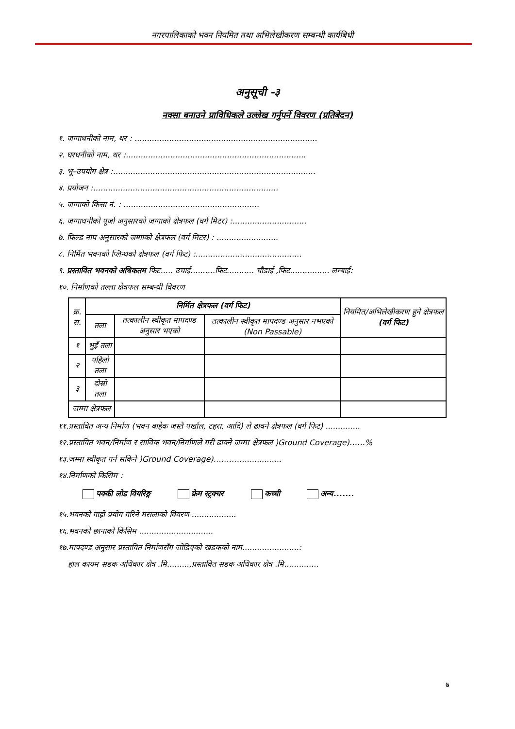नगरपालिकाको भवन नियमित तथा अभिलेखीकरण सम्बन्धी कार्यबिधी
अनुसूची -३
नक्सा बनाउने प्राविधिकले उल्लेख गर्नुपर्ने विवरण (प्रतिबेदन)
१. जग्गाधनीको नाम, थर : ..........................................................................
२. घरधनीको नाम, थर :.........................................................................
३. भू–उपयोग क्षेत्र :..................................................................................
४. प्रयोजन :...........................................................................
५. जग्गाको कित्ता नं. : .......................................................
६. जग्गाधनीको पूर्जा अनुसारको जग्गाको क्षेत्रफल (वर्ग मिटर) :..............................
७. फिल्ड नाप अनुसारको जग्गाको क्षेत्रफल (वर्ग मिटर) : .........................
८. निर्मित भवनको प्लिन्थको क्षेत्रफल (वर्ग फिट) :...........................................
९. प्रस्तावित भवनको अधिकतम फिट..... उचाई..........फिट........... चौडाई ,फिट................ लम्बाई:
१०. निर्माणको तल्ला क्षेत्रफल सम्बन्धी विवरण
| क्र. स. | निर्मित क्षेत्रफल (वर्ग फिट) | | | नियमित/अभिलेखीकरण हुने क्षेत्रफल (वर्ग फिट) |
| --- | --- | --- | --- | --- |
| | तला | तत्कालीन स्वीकृत मापदण्ड अनुसार भएको | तत्कालीन स्वीकृत मापदण्ड अनुसार नभएको (Non Passable) | |
| १ | भुइँ तला | | | |
| २ | पहिलो तला | | | |
| ३ | दोस्रो तला | | | |
| जम्मा क्षेत्रफल | | | | |
११.प्रस्तावित अन्य निर्माण (भवन बाहेक जस्तै पर्खाल, टहरा, आदि) ले ढाक्ने क्षेत्रफल (वर्ग फिट) ..............
१२.प्रस्तावित भवन/निर्माण र साविक भवन/निर्माणले गरी ढाक्ने जम्मा क्षेत्रफल )Ground Coverage)……%
१३.जम्मा स्वीकृत गर्न सकिने )Ground Coverage)…………...............
१४.निर्माणको किसिम :
पक्की लोड वियरिङ्ग फ्रेम स्ट्रक्चर कच्ची अन्य.......
१५.भवनको गाह्रो प्रयोग गरिने मसलाको विवरण ..................
१६.भवनको छानाको किसिम ..............................
१७.मापदण्ड अनुसार प्रस्तावित निर्माणसँग जोडिएको खडकको नाम.......................:
हाल कायम सडक अधिकार क्षेत्र .मि.........,प्रस्तावित सडक अधिकार क्षेत्र .मि..............
७